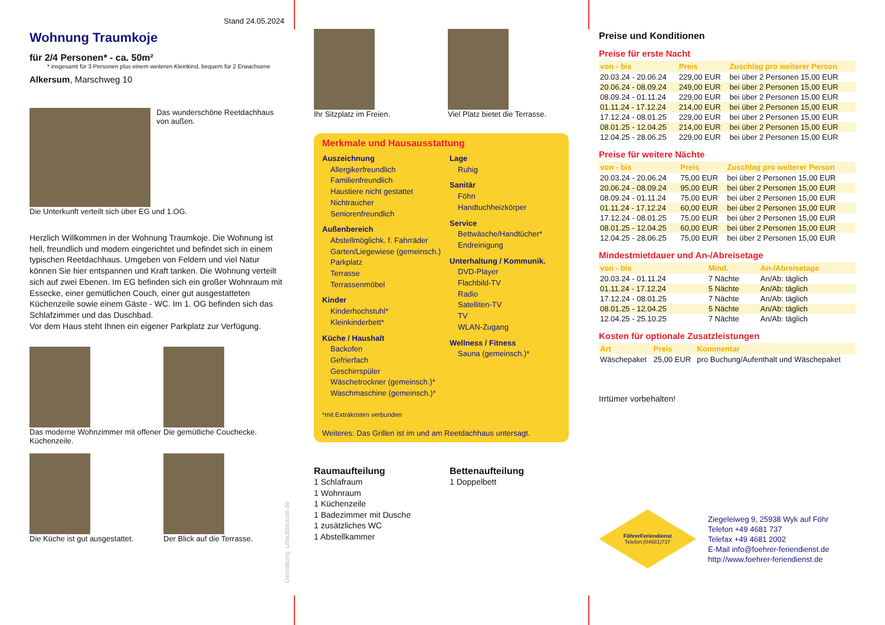Stand 24.05.2024
Wohnung Traumkoje
für 2/4 Personen* - ca. 50m²
* insgesamt für 3 Personen plus einem weiteren Kleinkind, bequem für 2 Erwachsene
Alkersum, Marschweg 10
Das wunderschöne Reetdachhaus von außen.
Die Unterkunft verteilt sich über EG und 1.OG.
Herzlich Willkommen in der Wohnung Traumkoje. Die Wohnung ist hell, freundlich und modern eingerichtet und befindet sich in einem typischen Reetdachhaus. Umgeben von Feldern und viel Natur können Sie hier entspannen und Kraft tanken. Die Wohnung verteilt sich auf zwei Ebenen. Im EG befinden sich ein großer Wohnraum mit Essecke, einer gemütlichen Couch, einer gut ausgestatteten Küchenzeile sowie einem Gäste - WC. Im 1. OG befinden sich das Schlafzimmer und das Duschbad.
Vor dem Haus steht Ihnen ein eigener Parkplatz zur Verfügung.
Das moderne Wohnzimmer mit offener Küchenzeile.
Die gemütliche Couchecke.
Die Küche ist gut ausgestattet.
Der Blick auf die Terrasse.
Ihr Sitzplatz im Freien.
Viel Platz bietet die Terrasse.
Merkmale und Hausausstattung
Auszeichnung
Allergikerfreundlich
Familienfreundlich
Haustiere nicht gestattet
Nichtraucher
Seniorenfreundlich
Außenbereich
Abstellmöglichk. f. Fahrräder
Garten/Liegewiese (gemeinsch.)
Parkplatz
Terrasse
Terrassenmöbel
Kinder
Kinderhochstuhl*
Kleinkinderbett*
Küche / Haushalt
Backofen
Gefrierfach
Geschirrspüler
Wäschetrockner (gemeinsch.)*
Waschmaschine (gemeinsch.)*
Lage
Ruhig
Sanitär
Föhn
Handtuchheizkörper
Service
Bettwäsche/Handtücher*
Endreinigung
Unterhaltung / Kommunik.
DVD-Player
Flachbild-TV
Radio
Satelliten-TV
TV
WLAN-Zugang
Wellness / Fitness
Sauna (gemeinsch.)*
*mit Extrakosten verbunden
Weiteres: Das Grillen ist im und am Reetdachhaus untersagt.
Raumaufteilung
1 Schlafraum
1 Wohnraum
1 Küchenzeile
1 Badezimmer mit Dusche
1 zusätzliches WC
1 Abstellkammer
Bettenaufteilung
1 Doppelbett
Preise und Konditionen
Preise für erste Nacht
| von - bis | Preis | Zuschlag pro weiterer Person |
| --- | --- | --- |
| 20.03.24 - 20.06.24 | 229,00 EUR | bei über 2 Personen 15,00 EUR |
| 20.06.24 - 08.09.24 | 249,00 EUR | bei über 2 Personen 15,00 EUR |
| 08.09.24 - 01.11.24 | 229,00 EUR | bei über 2 Personen 15,00 EUR |
| 01.11.24 - 17.12.24 | 214,00 EUR | bei über 2 Personen 15,00 EUR |
| 17.12.24 - 08.01.25 | 229,00 EUR | bei über 2 Personen 15,00 EUR |
| 08.01.25 - 12.04.25 | 214,00 EUR | bei über 2 Personen 15,00 EUR |
| 12.04.25 - 28.06.25 | 229,00 EUR | bei über 2 Personen 15,00 EUR |
Preise für weitere Nächte
| von - bis | Preis | Zuschlag pro weiterer Person |
| --- | --- | --- |
| 20.03.24 - 20.06.24 | 75,00 EUR | bei über 2 Personen 15,00 EUR |
| 20.06.24 - 08.09.24 | 95,00 EUR | bei über 2 Personen 15,00 EUR |
| 08.09.24 - 01.11.24 | 75,00 EUR | bei über 2 Personen 15,00 EUR |
| 01.11.24 - 17.12.24 | 60,00 EUR | bei über 2 Personen 15,00 EUR |
| 17.12.24 - 08.01.25 | 75,00 EUR | bei über 2 Personen 15,00 EUR |
| 08.01.25 - 12.04.25 | 60,00 EUR | bei über 2 Personen 15,00 EUR |
| 12.04.25 - 28.06.25 | 75,00 EUR | bei über 2 Personen 15,00 EUR |
Mindestmietdauer und An-/Abreisetage
| von - bis | Mind. | An-/Abreisetage |
| --- | --- | --- |
| 20.03.24 - 01.11.24 | 7 Nächte | An/Ab: täglich |
| 01.11.24 - 17.12.24 | 5 Nächte | An/Ab: täglich |
| 17.12.24 - 08.01.25 | 7 Nächte | An/Ab: täglich |
| 08.01.25 - 12.04.25 | 5 Nächte | An/Ab: täglich |
| 12.04.25 - 25.10.25 | 7 Nächte | An/Ab: täglich |
Kosten für optionale Zusatzleistungen
| Art | Preis | Kommentar |
| --- | --- | --- |
| Wäschepaket | 25,00 EUR | pro Buchung/Aufenthalt und Wäschepaket |
Irrtümer vorbehalten!
FöhrerFeriendienst
Telefon:(04681)737
Ziegeleiweg 9, 25938 Wyk auf Föhr
Telefon +49 4681 737
Telefax +49 4681 2002
E-Mail info@foehrer-feriendienst.de
http://www.foehrer-feriendienst.de
Gestaltung: urlaubstraum.de